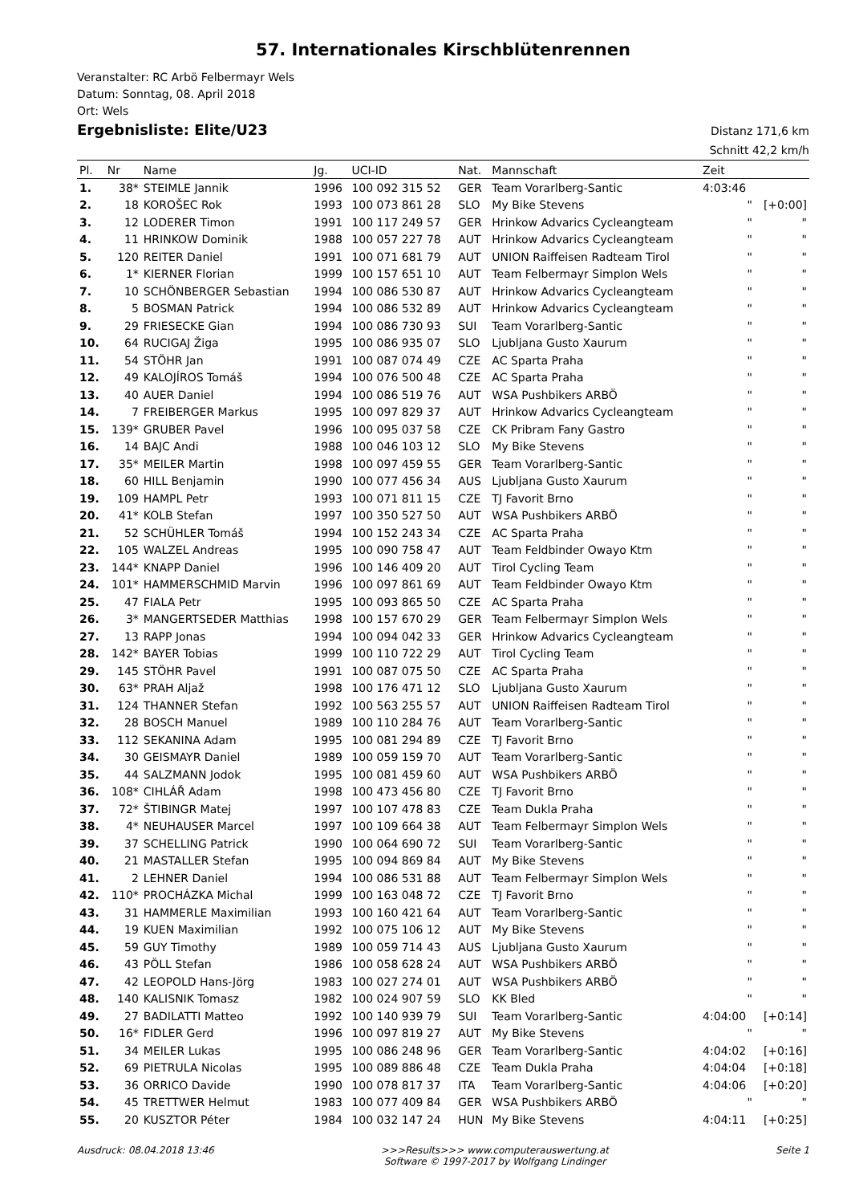57. Internationales Kirschblütenrennen
Veranstalter: RC Arbö Felbermayr Wels
Datum: Sonntag, 08. April 2018
Ort: Wels
Ergebnisliste: Elite/U23
Distanz 171,6 km
Schnitt 42,2 km/h
| Pl. | Nr | Name | Jg. | UCI-ID | Nat. | Mannschaft | Zeit | |
| --- | --- | --- | --- | --- | --- | --- | --- | --- |
| 1. | 38* | STEIMLE Jannik | 1996 | 100 092 315 52 | GER | Team Vorarlberg-Santic | 4:03:46 | |
| 2. | 18 | KOROŠEC Rok | 1993 | 100 073 861 28 | SLO | My Bike Stevens | " | [+0:00] |
| 3. | 12 | LODERER Timon | 1991 | 100 117 249 57 | GER | Hrinkow Advarics Cycleangteam | " | " |
| 4. | 11 | HRINKOW Dominik | 1988 | 100 057 227 78 | AUT | Hrinkow Advarics Cycleangteam | " | " |
| 5. | 120 | REITER Daniel | 1991 | 100 071 681 79 | AUT | UNION Raiffeisen Radteam Tirol | " | " |
| 6. | 1* | KIERNER Florian | 1999 | 100 157 651 10 | AUT | Team Felbermayr Simplon Wels | " | " |
| 7. | 10 | SCHÖNBERGER Sebastian | 1994 | 100 086 530 87 | AUT | Hrinkow Advarics Cycleangteam | " | " |
| 8. | 5 | BOSMAN Patrick | 1994 | 100 086 532 89 | AUT | Hrinkow Advarics Cycleangteam | " | " |
| 9. | 29 | FRIESECKE Gian | 1994 | 100 086 730 93 | SUI | Team Vorarlberg-Santic | " | " |
| 10. | 64 | RUCIGAJ Žiga | 1995 | 100 086 935 07 | SLO | Ljubljana Gusto Xaurum | " | " |
| 11. | 54 | STÖHR Jan | 1991 | 100 087 074 49 | CZE | AC Sparta Praha | " | " |
| 12. | 49 | KALOJÍROS Tomáš | 1994 | 100 076 500 48 | CZE | AC Sparta Praha | " | " |
| 13. | 40 | AUER Daniel | 1994 | 100 086 519 76 | AUT | WSA Pushbikers ARBÖ | " | " |
| 14. | 7 | FREIBERGER Markus | 1995 | 100 097 829 37 | AUT | Hrinkow Advarics Cycleangteam | " | " |
| 15. | 139* | GRUBER Pavel | 1996 | 100 095 037 58 | CZE | CK Pribram Fany Gastro | " | " |
| 16. | 14 | BAJC Andi | 1988 | 100 046 103 12 | SLO | My Bike Stevens | " | " |
| 17. | 35* | MEILER Martin | 1998 | 100 097 459 55 | GER | Team Vorarlberg-Santic | " | " |
| 18. | 60 | HILL Benjamin | 1990 | 100 077 456 34 | AUS | Ljubljana Gusto Xaurum | " | " |
| 19. | 109 | HAMPL Petr | 1993 | 100 071 811 15 | CZE | TJ Favorit Brno | " | " |
| 20. | 41* | KOLB Stefan | 1997 | 100 350 527 50 | AUT | WSA Pushbikers ARBÖ | " | " |
| 21. | 52 | SCHÜHLER Tomáš | 1994 | 100 152 243 34 | CZE | AC Sparta Praha | " | " |
| 22. | 105 | WALZEL Andreas | 1995 | 100 090 758 47 | AUT | Team Feldbinder Owayo Ktm | " | " |
| 23. | 144* | KNAPP Daniel | 1996 | 100 146 409 20 | AUT | Tirol Cycling Team | " | " |
| 24. | 101* | HAMMERSCHMID Marvin | 1996 | 100 097 861 69 | AUT | Team Feldbinder Owayo Ktm | " | " |
| 25. | 47 | FIALA Petr | 1995 | 100 093 865 50 | CZE | AC Sparta Praha | " | " |
| 26. | 3* | MANGERTSEDER Matthias | 1998 | 100 157 670 29 | GER | Team Felbermayr Simplon Wels | " | " |
| 27. | 13 | RAPP Jonas | 1994 | 100 094 042 33 | GER | Hrinkow Advarics Cycleangteam | " | " |
| 28. | 142* | BAYER Tobias | 1999 | 100 110 722 29 | AUT | Tirol Cycling Team | " | " |
| 29. | 145 | STÖHR Pavel | 1991 | 100 087 075 50 | CZE | AC Sparta Praha | " | " |
| 30. | 63* | PRAH Aljaž | 1998 | 100 176 471 12 | SLO | Ljubljana Gusto Xaurum | " | " |
| 31. | 124 | THANNER Stefan | 1992 | 100 563 255 57 | AUT | UNION Raiffeisen Radteam Tirol | " | " |
| 32. | 28 | BOSCH Manuel | 1989 | 100 110 284 76 | AUT | Team Vorarlberg-Santic | " | " |
| 33. | 112 | SEKANINA Adam | 1995 | 100 081 294 89 | CZE | TJ Favorit Brno | " | " |
| 34. | 30 | GEISMAYR Daniel | 1989 | 100 059 159 70 | AUT | Team Vorarlberg-Santic | " | " |
| 35. | 44 | SALZMANN Jodok | 1995 | 100 081 459 60 | AUT | WSA Pushbikers ARBÖ | " | " |
| 36. | 108* | CIHLÁŘ Adam | 1998 | 100 473 456 80 | CZE | TJ Favorit Brno | " | " |
| 37. | 72* | ŠTIBINGR Matej | 1997 | 100 107 478 83 | CZE | Team Dukla Praha | " | " |
| 38. | 4* | NEUHAUSER Marcel | 1997 | 100 109 664 38 | AUT | Team Felbermayr Simplon Wels | " | " |
| 39. | 37 | SCHELLING Patrick | 1990 | 100 064 690 72 | SUI | Team Vorarlberg-Santic | " | " |
| 40. | 21 | MASTALLER Stefan | 1995 | 100 094 869 84 | AUT | My Bike Stevens | " | " |
| 41. | 2 | LEHNER Daniel | 1994 | 100 086 531 88 | AUT | Team Felbermayr Simplon Wels | " | " |
| 42. | 110* | PROCHÁZKA Michal | 1999 | 100 163 048 72 | CZE | TJ Favorit Brno | " | " |
| 43. | 31 | HAMMERLE Maximilian | 1993 | 100 160 421 64 | AUT | Team Vorarlberg-Santic | " | " |
| 44. | 19 | KUEN Maximilian | 1992 | 100 075 106 12 | AUT | My Bike Stevens | " | " |
| 45. | 59 | GUY Timothy | 1989 | 100 059 714 43 | AUS | Ljubljana Gusto Xaurum | " | " |
| 46. | 43 | PÖLL Stefan | 1986 | 100 058 628 24 | AUT | WSA Pushbikers ARBÖ | " | " |
| 47. | 42 | LEOPOLD Hans-Jörg | 1983 | 100 027 274 01 | AUT | WSA Pushbikers ARBÖ | " | " |
| 48. | 140 | KALISNIK Tomasz | 1982 | 100 024 907 59 | SLO | KK Bled | " | " |
| 49. | 27 | BADILATTI Matteo | 1992 | 100 140 939 79 | SUI | Team Vorarlberg-Santic | 4:04:00 | [+0:14] |
| 50. | 16* | FIDLER Gerd | 1996 | 100 097 819 27 | AUT | My Bike Stevens | " | " |
| 51. | 34 | MEILER Lukas | 1995 | 100 086 248 96 | GER | Team Vorarlberg-Santic | 4:04:02 | [+0:16] |
| 52. | 69 | PIETRULA Nicolas | 1995 | 100 089 886 48 | CZE | Team Dukla Praha | 4:04:04 | [+0:18] |
| 53. | 36 | ORRICO Davide | 1990 | 100 078 817 37 | ITA | Team Vorarlberg-Santic | 4:04:06 | [+0:20] |
| 54. | 45 | TRETTWER Helmut | 1983 | 100 077 409 84 | GER | WSA Pushbikers ARBÖ | " | " |
| 55. | 20 | KUSZTOR Péter | 1984 | 100 032 147 24 | HUN | My Bike Stevens | 4:04:11 | [+0:25] |
Ausdruck: 08.04.2018 13:46 >>>Results>>> www.computerauswertung.at
Software © 1997-2017 by Wolfgang Lindinger
Seite 1